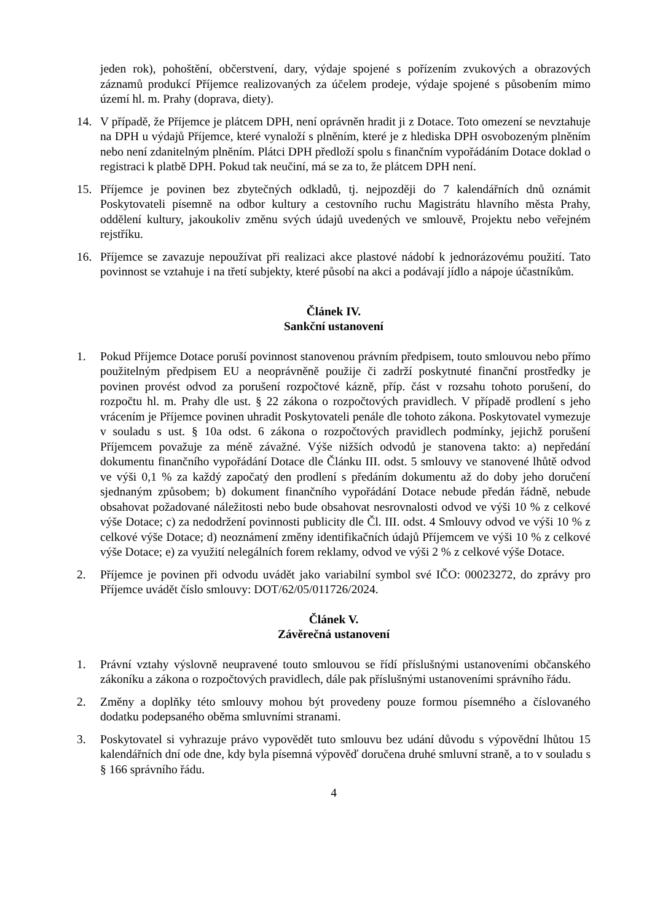jeden rok), pohoštění, občerstvení, dary, výdaje spojené s pořízením zvukových a obrazových záznamů produkcí Příjemce realizovaných za účelem prodeje, výdaje spojené s působením mimo území hl. m. Prahy (doprava, diety).
14. V případě, že Příjemce je plátcem DPH, není oprávněn hradit ji z Dotace. Toto omezení se nevztahuje na DPH u výdajů Příjemce, které vynaloží s plněním, které je z hlediska DPH osvobozeným plněním nebo není zdanitelným plněním. Plátci DPH předloží spolu s finančním vypořádáním Dotace doklad o registraci k platbě DPH. Pokud tak neučiní, má se za to, že plátcem DPH není.
15. Příjemce je povinen bez zbytečných odkladů, tj. nejpozději do 7 kalendářních dnů oznámit Poskytovateli písemně na odbor kultury a cestovního ruchu Magistrátu hlavního města Prahy, oddělení kultury, jakoukoliv změnu svých údajů uvedených ve smlouvě, Projektu nebo veřejném rejstříku.
16. Příjemce se zavazuje nepoužívat při realizaci akce plastové nádobí k jednorázovému použití. Tato povinnost se vztahuje i na třetí subjekty, které působí na akci a podávají jídlo a nápoje účastníkům.
Článek IV.
Sankční ustanovení
1. Pokud Příjemce Dotace poruší povinnost stanovenou právním předpisem, touto smlouvou nebo přímo použitelným předpisem EU a neoprávněně použije či zadrží poskytnuté finanční prostředky je povinen provést odvod za porušení rozpočtové kázně, příp. část v rozsahu tohoto porušení, do rozpočtu hl. m. Prahy dle ust. § 22 zákona o rozpočtových pravidlech. V případě prodlení s jeho vrácením je Příjemce povinen uhradit Poskytovateli penále dle tohoto zákona. Poskytovatel vymezuje v souladu s ust. § 10a odst. 6 zákona o rozpočtových pravidlech podmínky, jejichž porušení Příjemcem považuje za méně závažné. Výše nižších odvodů je stanovena takto: a) nepředání dokumentu finančního vypořádání Dotace dle Článku III. odst. 5 smlouvy ve stanovené lhůtě odvod ve výši 0,1 % za každý započatý den prodlení s předáním dokumentu až do doby jeho doručení sjednaným způsobem; b) dokument finančního vypořádání Dotace nebude předán řádně, nebude obsahovat požadované náležitosti nebo bude obsahovat nesrovnalosti odvod ve výši 10 % z celkové výše Dotace; c) za nedodržení povinnosti publicity dle Čl. III. odst. 4 Smlouvy odvod ve výši 10 % z celkové výše Dotace; d) neoznámení změny identifikačních údajů Příjemcem ve výši 10 % z celkové výše Dotace; e) za využití nelegálních forem reklamy, odvod ve výši 2 % z celkové výše Dotace.
2. Příjemce je povinen při odvodu uvádět jako variabilní symbol své IČO: 00023272, do zprávy pro Příjemce uvádět číslo smlouvy: DOT/62/05/011726/2024.
Článek V.
Závěrečná ustanovení
1. Právní vztahy výslovně neupravené touto smlouvou se řídí příslušnými ustanoveními občanského zákoníku a zákona o rozpočtových pravidlech, dále pak příslušnými ustanoveními správního řádu.
2. Změny a doplňky této smlouvy mohou být provedeny pouze formou písemného a číslovaného dodatku podepsaného oběma smluvními stranami.
3. Poskytovatel si vyhrazuje právo vypovědět tuto smlouvu bez udání důvodu s výpovědní lhůtou 15 kalendářních dní ode dne, kdy byla písemná výpověď doručena druhé smluvní straně, a to v souladu s § 166 správního řádu.
4